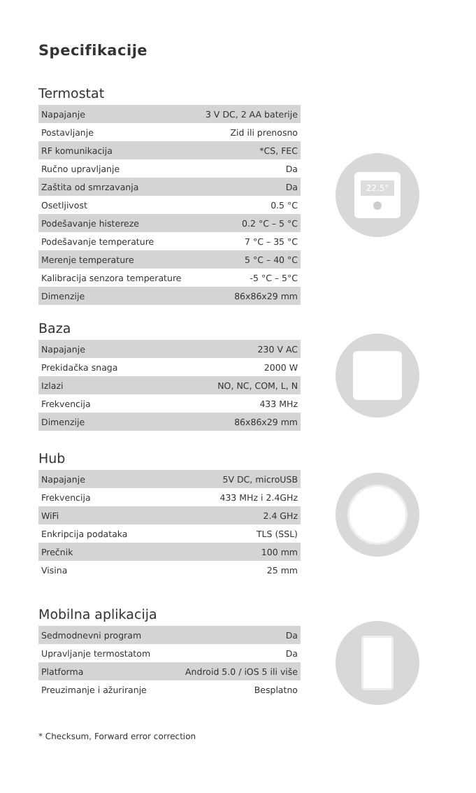Specifikacije
Termostat
| Napajanje | 3 V DC, 2 AA baterije |
| Postavljanje | Zid ili prenosno |
| RF komunikacija | *CS, FEC |
| Ručno upravljanje | Da |
| Zaštita od smrzavanja | Da |
| Osetljivost | 0.5 °C |
| Podešavanje histereze | 0.2 °C – 5 °C |
| Podešavanje temperature | 7 °C – 35 °C |
| Merenje temperature | 5 °C – 40 °C |
| Kalibracija senzora temperature | -5 °C – 5°C |
| Dimenzije | 86x86x29 mm |
22.5°
Baza
| Napajanje | 230 V AC |
| Prekidačka snaga | 2000 W |
| Izlazi | NO, NC, COM, L, N |
| Frekvencija | 433 MHz |
| Dimenzije | 86x86x29 mm |
Hub
| Napajanje | 5V DC, microUSB |
| Frekvencija | 433 MHz i 2.4GHz |
| WiFi | 2.4 GHz |
| Enkripcija podataka | TLS (SSL) |
| Prečnik | 100 mm |
| Visina | 25 mm |
Mobilna aplikacija
| Sedmodnevni program | Da |
| Upravljanje termostatom | Da |
| Platforma | Android 5.0 / iOS 5 ili više |
| Preuzimanje i ažuriranje | Besplatno |
* Checksum, Forward error correction